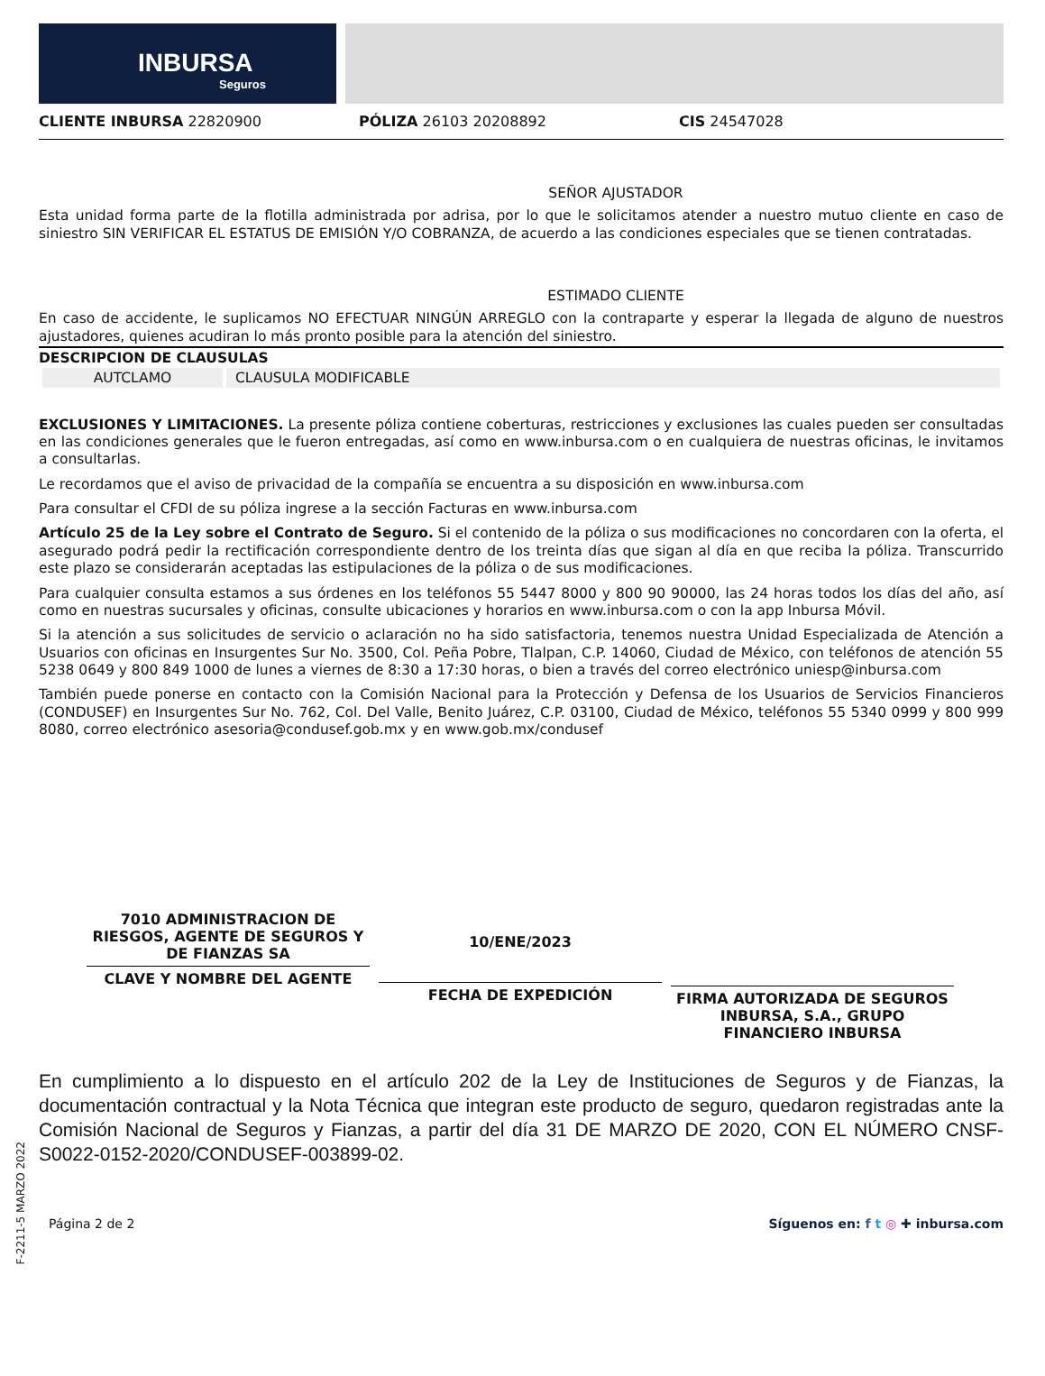F-2211-5 MARZO 2022
INBURSA
Seguros
CLIENTE INBURSA 22820900 PÓLIZA 26103 20208892 CIS 24547028
SEÑOR AJUSTADOR
Esta unidad forma parte de la flotilla administrada por adrisa, por lo que le solicitamos atender a nuestro mutuo cliente en caso de siniestro SIN VERIFICAR EL ESTATUS DE EMISIÓN Y/O COBRANZA, de acuerdo a las condiciones especiales que se tienen contratadas.
ESTIMADO CLIENTE
En caso de accidente, le suplicamos NO EFECTUAR NINGÚN ARREGLO con la contraparte y esperar la llegada de alguno de nuestros ajustadores, quienes acudiran lo más pronto posible para la atención del siniestro.
DESCRIPCION DE CLAUSULAS
| AUTCLAMO | CLAUSULA MODIFICABLE |
EXCLUSIONES Y LIMITACIONES. La presente póliza contiene coberturas, restricciones y exclusiones las cuales pueden ser consultadas en las condiciones generales que le fueron entregadas, así como en www.inbursa.com o en cualquiera de nuestras oficinas, le invitamos a consultarlas.
Le recordamos que el aviso de privacidad de la compañía se encuentra a su disposición en www.inbursa.com
Para consultar el CFDI de su póliza ingrese a la sección Facturas en www.inbursa.com
Artículo 25 de la Ley sobre el Contrato de Seguro. Si el contenido de la póliza o sus modificaciones no concordaren con la oferta, el asegurado podrá pedir la rectificación correspondiente dentro de los treinta días que sigan al día en que reciba la póliza. Transcurrido este plazo se considerarán aceptadas las estipulaciones de la póliza o de sus modificaciones.
Para cualquier consulta estamos a sus órdenes en los teléfonos 55 5447 8000 y 800 90 90000, las 24 horas todos los días del año, así como en nuestras sucursales y oficinas, consulte ubicaciones y horarios en www.inbursa.com o con la app Inbursa Móvil.
Si la atención a sus solicitudes de servicio o aclaración no ha sido satisfactoria, tenemos nuestra Unidad Especializada de Atención a Usuarios con oficinas en Insurgentes Sur No. 3500, Col. Peña Pobre, Tlalpan, C.P. 14060, Ciudad de México, con teléfonos de atención 55 5238 0649 y 800 849 1000 de lunes a viernes de 8:30 a 17:30 horas, o bien a través del correo electrónico uniesp@inbursa.com
También puede ponerse en contacto con la Comisión Nacional para la Protección y Defensa de los Usuarios de Servicios Financieros (CONDUSEF) en Insurgentes Sur No. 762, Col. Del Valle, Benito Juárez, C.P. 03100, Ciudad de México, teléfonos 55 5340 0999 y 800 999 8080, correo electrónico asesoria@condusef.gob.mx y en www.gob.mx/condusef
7010 ADMINISTRACION DE RIESGOS, AGENTE DE SEGUROS Y DE FIANZAS SA
CLAVE Y NOMBRE DEL AGENTE
10/ENE/2023
FECHA DE EXPEDICIÓN
FIRMA AUTORIZADA DE SEGUROS INBURSA, S.A., GRUPO FINANCIERO INBURSA
En cumplimiento a lo dispuesto en el artículo 202 de la Ley de Instituciones de Seguros y de Fianzas, la documentación contractual y la Nota Técnica que integran este producto de seguro, quedaron registradas ante la Comisión Nacional de Seguros y Fianzas, a partir del día 31 DE MARZO DE 2020, CON EL NÚMERO CNSF-S0022-0152-2020/CONDUSEF-003899-02.
Página 2 de 2 Síguenos en: f t ◎ ✚ inbursa.com